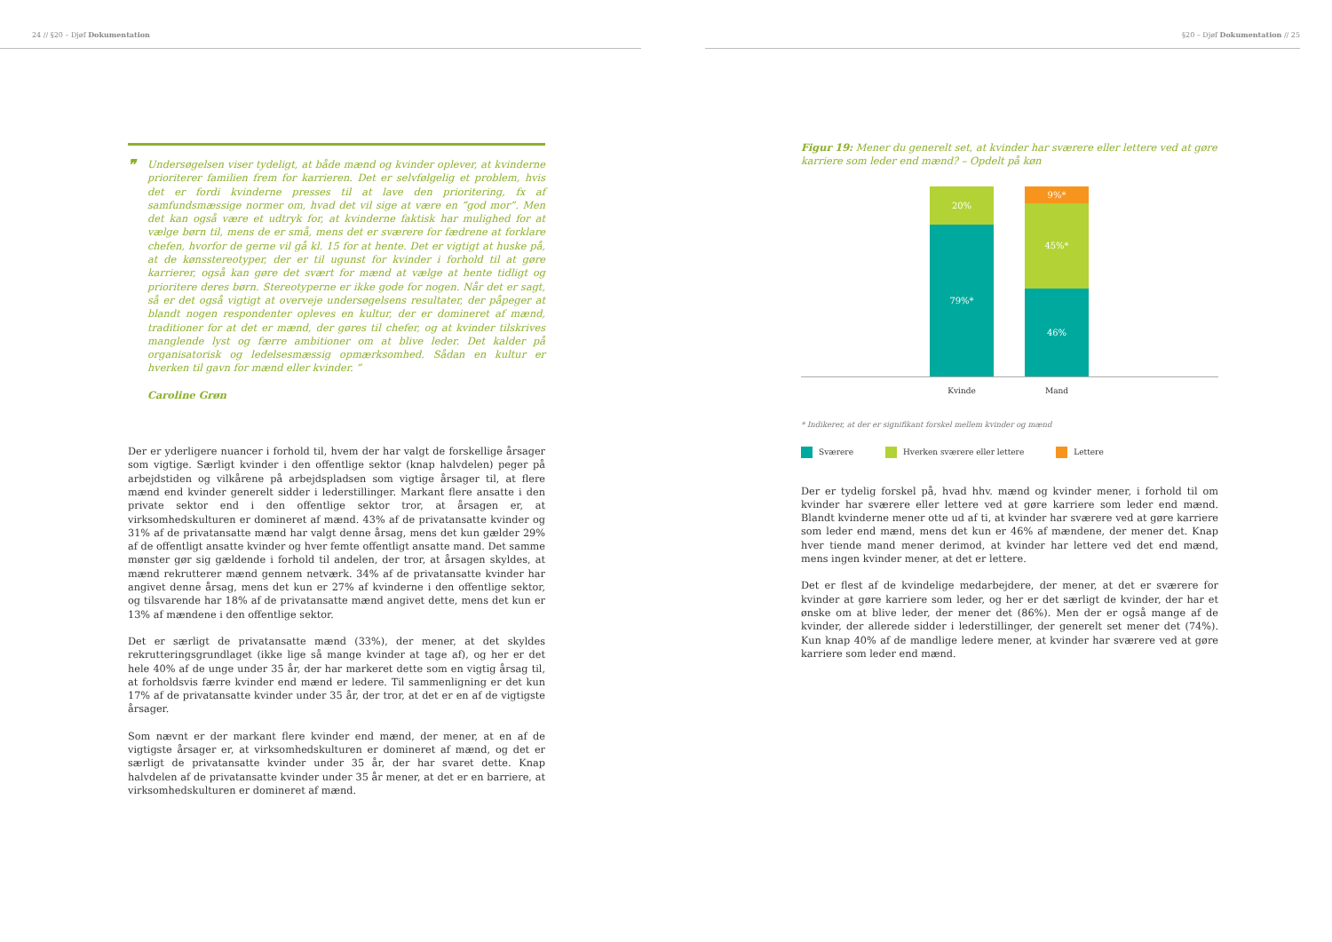24 // §20 – Djøf Dokumentation
❞
Undersøgelsen viser tydeligt, at både mænd og kvinder oplever, at kvinderne prioriterer familien frem for karrieren. Det er selvfølgelig et problem, hvis det er fordi kvinderne presses til at lave den prioritering, fx af samfundsmæssige normer om, hvad det vil sige at være en ”god mor”. Men det kan også være et udtryk for, at kvinderne faktisk har mulighed for at vælge børn til, mens de er små, mens det er sværere for fædrene at forklare chefen, hvorfor de gerne vil gå kl. 15 for at hente. Det er vigtigt at huske på, at de kønsstereotyper, der er til ugunst for kvinder i forhold til at gøre karrierer, også kan gøre det svært for mænd at vælge at hente tidligt og prioritere deres børn. Stereotyperne er ikke gode for nogen. Når det er sagt, så er det også vigtigt at overveje undersøgelsens resultater, der påpeger at blandt nogen respondenter opleves en kultur, der er domineret af mænd, traditioner for at det er mænd, der gøres til chefer, og at kvinder tilskrives manglende lyst og færre ambitioner om at blive leder. Det kalder på organisatorisk og ledelsesmæssig opmærksomhed. Sådan en kultur er hverken til gavn for mænd eller kvinder. ”
Caroline Grøn
Der er yderligere nuancer i forhold til, hvem der har valgt de forskellige årsager som vigtige. Særligt kvinder i den offentlige sektor (knap halvdelen) peger på arbejdstiden og vilkårene på arbejdspladsen som vigtige årsager til, at flere mænd end kvinder generelt sidder i lederstillinger. Markant flere ansatte i den private sektor end i den offentlige sektor tror, at årsagen er, at virksomhedskulturen er domineret af mænd. 43% af de privatansatte kvinder og 31% af de privatansatte mænd har valgt denne årsag, mens det kun gælder 29% af de offentligt ansatte kvinder og hver femte offentligt ansatte mand. Det samme mønster gør sig gældende i forhold til andelen, der tror, at årsagen skyldes, at mænd rekrutterer mænd gennem netværk. 34% af de privatansatte kvinder har angivet denne årsag, mens det kun er 27% af kvinderne i den offentlige sektor, og tilsvarende har 18% af de privatansatte mænd angivet dette, mens det kun er 13% af mændene i den offentlige sektor.
Det er særligt de privatansatte mænd (33%), der mener, at det skyldes rekrutteringsgrundlaget (ikke lige så mange kvinder at tage af), og her er det hele 40% af de unge under 35 år, der har markeret dette som en vigtig årsag til, at forholdsvis færre kvinder end mænd er ledere. Til sammenligning er det kun 17% af de privatansatte kvinder under 35 år, der tror, at det er en af de vigtigste årsager.
Som nævnt er der markant flere kvinder end mænd, der mener, at en af de vigtigste årsager er, at virksomhedskulturen er domineret af mænd, og det er særligt de privatansatte kvinder under 35 år, der har svaret dette. Knap halvdelen af de privatansatte kvinder under 35 år mener, at det er en barriere, at virksomhedskulturen er domineret af mænd.
§20 – Djøf Dokumentation // 25
Figur 19: Mener du generelt set, at kvinder har sværere eller lettere ved at gøre karriere som leder end mænd? – Opdelt på køn
20%
79%*
9%*
45%*
46%
Kvinde Mand
* Indikerer, at der er signifikant forskel mellem kvinder og mænd
Sværere Hverken sværere eller lettere Lettere
Der er tydelig forskel på, hvad hhv. mænd og kvinder mener, i forhold til om kvinder har sværere eller lettere ved at gøre karriere som leder end mænd. Blandt kvinderne mener otte ud af ti, at kvinder har sværere ved at gøre karriere som leder end mænd, mens det kun er 46% af mændene, der mener det. Knap hver tiende mand mener derimod, at kvinder har lettere ved det end mænd, mens ingen kvinder mener, at det er lettere.
Det er flest af de kvindelige medarbejdere, der mener, at det er sværere for kvinder at gøre karriere som leder, og her er det særligt de kvinder, der har et ønske om at blive leder, der mener det (86%). Men der er også mange af de kvinder, der allerede sidder i lederstillinger, der generelt set mener det (74%). Kun knap 40% af de mandlige ledere mener, at kvinder har sværere ved at gøre karriere som leder end mænd.